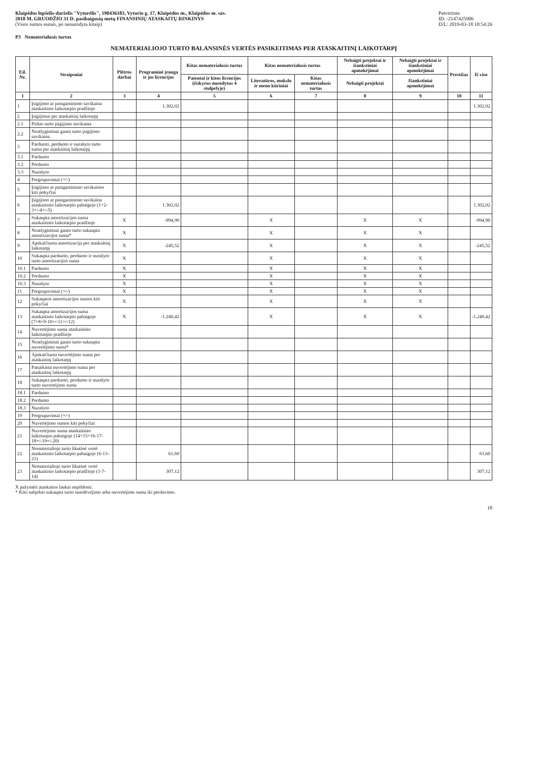Klaipėdos lopšelis-darželis "Vyturėlis", 190436183, Vyturio g. 17, Klaipėdos m., Klaipėdos m. sav.
2018 M. GRUODŽIO 31 D. pasibaigusių metų FINANSINIŲ ATASKAITŲ RINKINYS
(Visos sumos eurais, jei nenurodyta kitaip)
Patvirtinta
ID: -2147425906
D/L: 2019-03-18 10:54:26
P3 Nematerialusis turtas
NEMATERIALIOJO TURTO BALANSINĖS VERTĖS PASIKEITIMAS PER ATASKAITINĮ LAIKOTARPĮ
| Eil. Nr. | Straipsniai | Plėtros darbai | Programinė įranga ir jos licencijos | Kitas nematerialusis turtas | Kitas nematerialusis turtas | | Nebaigti projektai ir išankstiniai apmokėjimai | Nebaigti projektai ir išankstiniai apmokėjimai | Prestižas | Iš viso |
| --- | --- | --- | --- | --- | --- | --- | --- | --- | --- | --- |
| | | | | Patentai ir kitos licencijos (išskyrus nurodytus 4 stulpelyje) | Literatūros, mokslo ir meno kūriniai | Kitas nematerialusis turtas | Nebaigti projektai | Išankstiniai apmokėjimai | | |
| 1 | 2 | 3 | 4 | 5 | 6 | 7 | 8 | 9 | 10 | 11 |
| 1 | Įsigijimo ar pasigaminimo savikaina ataskaitinio laikotarpio pradžioje | | 1.302,02 | | | | | | | 1.302,02 |
| 2 | Įsigijimai per ataskaitinį laikotarpį | | | | | | | | | |
| 2.1 | Pirkto turto įsigijimo savikaina | | | | | | | | | |
| 2.2 | Neatlygintinai gauto turto įsigijimo savikaina | | | | | | | | | |
| 3 | Parduoto, perduoto ir nurašyto turto suma per ataskaitinį laikotarpį | | | | | | | | | |
| 3.1 | Parduoto | | | | | | | | | |
| 3.2 | Perduoto | | | | | | | | | |
| 3.3 | Nurašyto | | | | | | | | | |
| 4 | Pergrupavimai (+/-) | | | | | | | | | |
| 5 | Įsigijimo ar pasigaminimo savikainos kiti pokyčiai | | | | | | | | | |
| 6 | Įsigijimo ar pasigaminimo savikaina ataskaitinio laikotarpio pabaigoje (1+2-3+/-4+/-5) | | 1.302,02 | | | | | | | 1.302,02 |
| 7 | Sukaupta amortizacijos suma ataskaitinio laikotarpio pradžioje | X | -994,90 | | X | | X | X | | -994,90 |
| 8 | Neatlygintinai gauto turto sukaupta amortizacijos suma* | X | | | X | | X | X | | |
| 9 | Apskaičiuota amortizacija per ataskaitinį laikotarpį | X | -245,52 | | X | | X | X | | -245,52 |
| 10 | Sukaupta parduoto, perduoto ir nurašyto turto amortizacijos suma | X | | | X | | X | X | | |
| 10.1 | Parduoto | X | | | X | | X | X | | |
| 10.2 | Perduoto | X | | | X | | X | X | | |
| 10.3 | Nurašyto | X | | | X | | X | X | | |
| 11 | Pergrupavimai (+/-) | X | | | X | | X | X | | |
| 12 | Sukauptos amortizacijos sumos kiti pokyčiai | X | | | X | | X | X | | |
| 13 | Sukaupta amortizacijos suma ataskaitinio laikotarpio pabaigoje (7+8+9-10+/-11+/-12) | X | -1.240,42 | | X | | X | X | | -1.240,42 |
| 14 | Nuvertėjimo suma ataskaitinio laikotarpio pradžioje | | | | | | | | | |
| 15 | Neatlygintinai gauto turto sukaupta nuvertėjimo suma* | | | | | | | | | |
| 16 | Apskaičiuota nuvertėjimo suma per ataskaitinį laikotarpį | | | | | | | | | |
| 17 | Panaikinta nuvertėjimo suma per ataskaitinį laikotarpį | | | | | | | | | |
| 18 | Sukaupta parduoto, perduoto ir nurašyto turto nuvertėjimo suma | | | | | | | | | |
| 18.1 | Parduoto | | | | | | | | | |
| 18.2 | Perduoto | | | | | | | | | |
| 18.3 | Nurašyto | | | | | | | | | |
| 19 | Pergrupavimai (+/-) | | | | | | | | | |
| 20 | Nuvertėjimo sumos kiti pokyčiai | | | | | | | | | |
| 21 | Nuvertėjimo suma ataskaitinio laikotarpio pabaigoje (14+15+16-17-18+/-19+/-20) | | | | | | | | | |
| 22 | Nematerialiojo turto likutinė vertė ataskaitinio laikotarpio pabaigoje (6-13-21) | | 61,60 | | | | | | | 61,60 |
| 23 | Nematerialiojo turto likutinė vertė ataskaitinio laikotarpio pradžioje (1-7-14) | | 307,12 | | | | | | | 307,12 |
X pažymėti ataskaitos laukai nepildomi.
* Kito subjekto sukaupta turto nusidėvėjimo arba nuvertėjimo suma iki perdavimo.
18